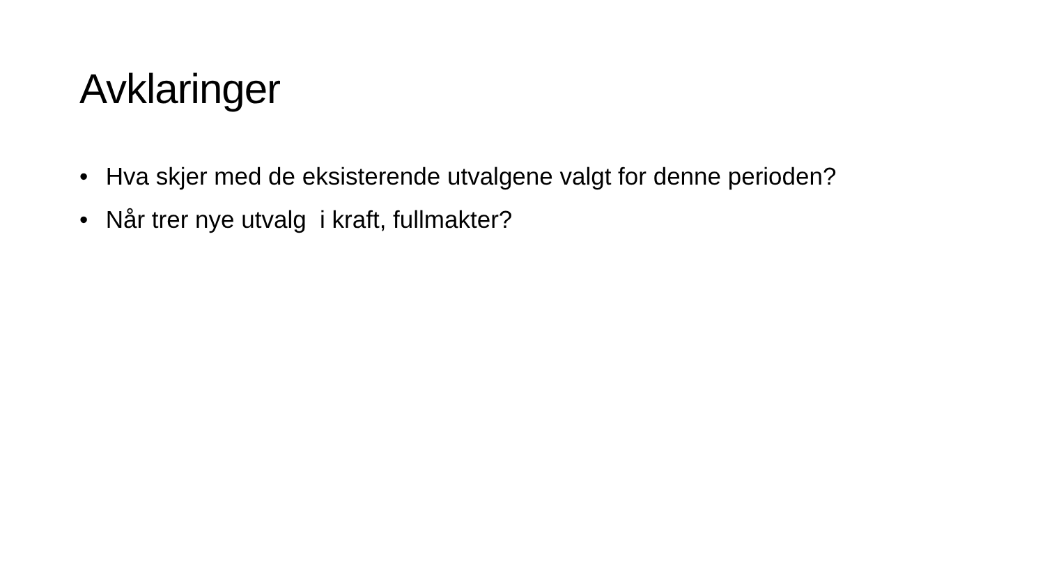Avklaringer
• Hva skjer med de eksisterende utvalgene valgt for denne perioden?
• Når trer nye utvalg i kraft, fullmakter?